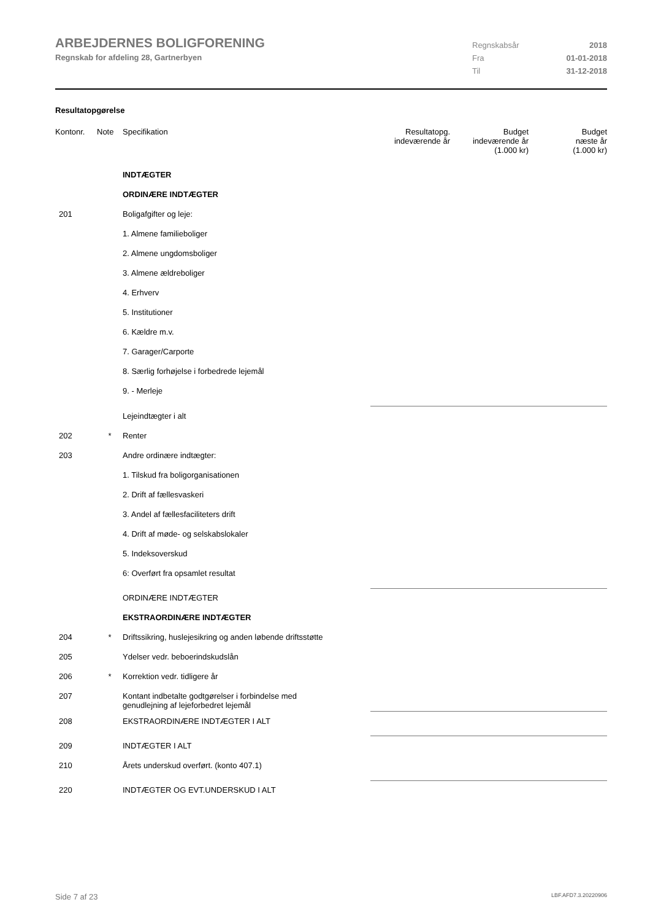ARBEJDERNES BOLIGFORENING
Regnskab for afdeling 28, Gartnerbyen
Regnskabsår 2018
Fra 01-01-2018
Til 31-12-2018
Resultatopgørelse
| Kontonr. | Note | Specifikation | Resultatopg. indeværende år | Budget indeværende år (1.000 kr) | Budget næste år (1.000 kr) |
| --- | --- | --- | --- | --- | --- |
| | | INDTÆGTER | | | |
| | | ORDINÆRE INDTÆGTER | | | |
| 201 | | Boligafgifter og leje: | | | |
| | | 1. Almene familieboliger | | | |
| | | 2. Almene ungdomsboliger | | | |
| | | 3. Almene ældreboliger | | | |
| | | 4. Erhverv | | | |
| | | 5. Institutioner | | | |
| | | 6. Kældre m.v. | | | |
| | | 7. Garager/Carporte | | | |
| | | 8. Særlig forhøjelse i forbedrede lejemål | | | |
| | | 9. - Merleje | | | |
| | | Lejeindtægter i alt | | | |
| 202 | * | Renter | | | |
| 203 | | Andre ordinære indtægter: | | | |
| | | 1. Tilskud fra boligorganisationen | | | |
| | | 2. Drift af fællesvaskeri | | | |
| | | 3. Andel af fællesfaciliteters drift | | | |
| | | 4. Drift af møde- og selskabslokaler | | | |
| | | 5. Indeksoverskud | | | |
| | | 6: Overført fra opsamlet resultat | | | |
| | | ORDINÆRE INDTÆGTER | | | |
| | | EKSTRAORDINÆRE INDTÆGTER | | | |
| 204 | * | Driftssikring, huslejesikring og anden løbende driftsstøtte | | | |
| 205 | | Ydelser vedr. beboerindskudslån | | | |
| 206 | * | Korrektion vedr. tidligere år | | | |
| 207 | | Kontant indbetalte godtgørelser i forbindelse med genudlejning af lejeforbedret lejemål | | | |
| 208 | | EKSTRAORDINÆRE INDTÆGTER I ALT | | | |
| 209 | | INDTÆGTER I ALT | | | |
| 210 | | Årets underskud overført. (konto 407.1) | | | |
| 220 | | INDTÆGTER OG EVT.UNDERSKUD I ALT | | | |
Side 7 af 23 LBF.AFD7.3.20220906